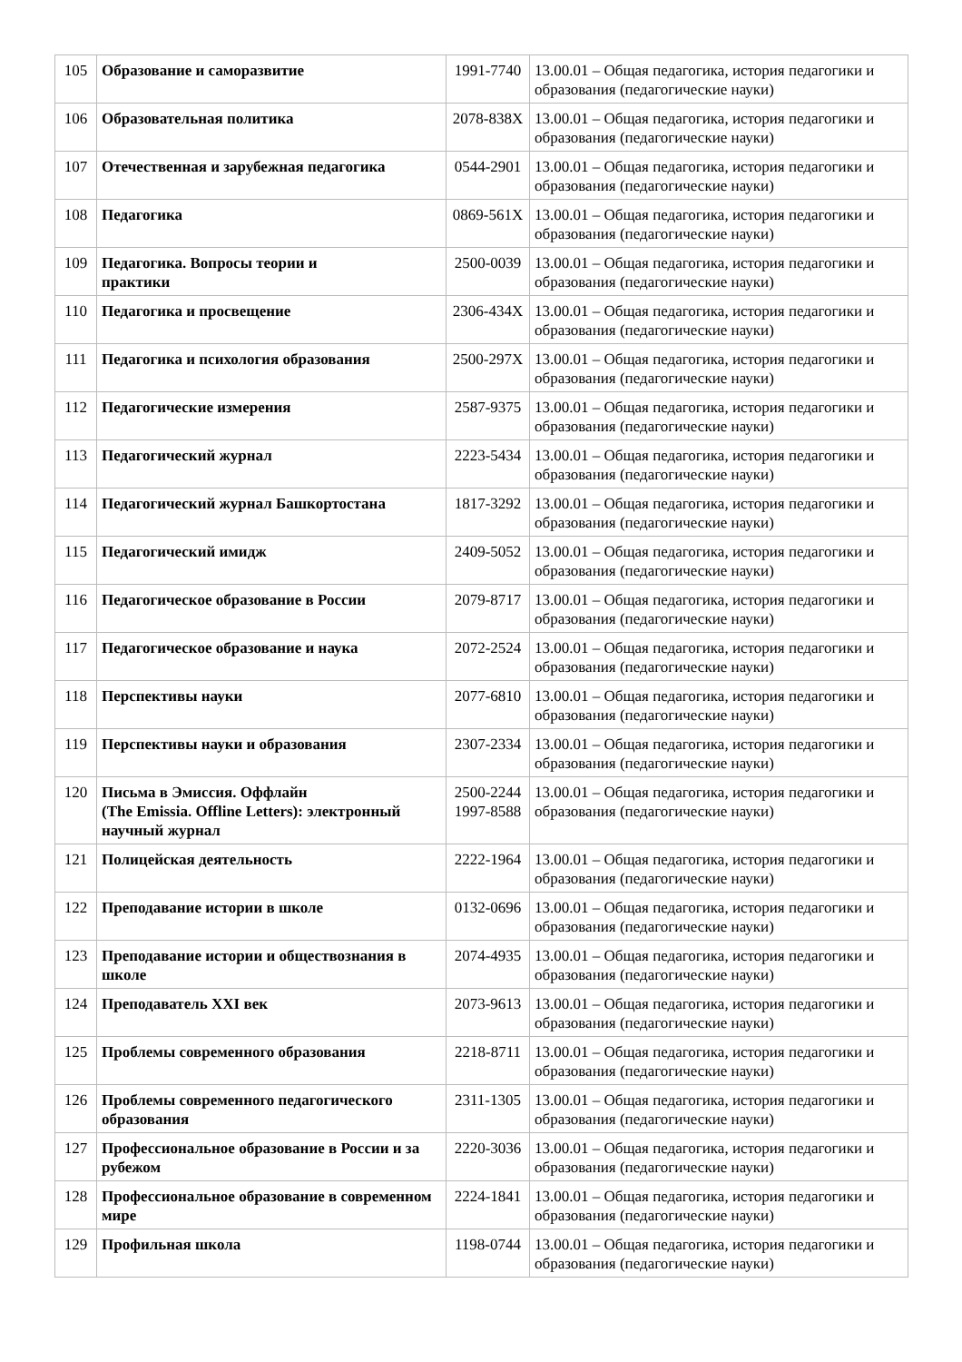| 105 | Образование и саморазвитие | 1991-7740 | 13.00.01 – Общая педагогика, история педагогики и образования (педагогические науки) |
| 106 | Образовательная политика | 2078-838X | 13.00.01 – Общая педагогика, история педагогики и образования (педагогические науки) |
| 107 | Отечественная и зарубежная педагогика | 0544-2901 | 13.00.01 – Общая педагогика, история педагогики и образования (педагогические науки) |
| 108 | Педагогика | 0869-561X | 13.00.01 – Общая педагогика, история педагогики и образования (педагогические науки) |
| 109 | Педагогика. Вопросы теории и практики | 2500-0039 | 13.00.01 – Общая педагогика, история педагогики и образования (педагогические науки) |
| 110 | Педагогика и просвещение | 2306-434X | 13.00.01 – Общая педагогика, история педагогики и образования (педагогические науки) |
| 111 | Педагогика и психология образования | 2500-297X | 13.00.01 – Общая педагогика, история педагогики и образования (педагогические науки) |
| 112 | Педагогические измерения | 2587-9375 | 13.00.01 – Общая педагогика, история педагогики и образования (педагогические науки) |
| 113 | Педагогический журнал | 2223-5434 | 13.00.01 – Общая педагогика, история педагогики и образования (педагогические науки) |
| 114 | Педагогический журнал Башкортостана | 1817-3292 | 13.00.01 – Общая педагогика, история педагогики и образования (педагогические науки) |
| 115 | Педагогический имидж | 2409-5052 | 13.00.01 – Общая педагогика, история педагогики и образования (педагогические науки) |
| 116 | Педагогическое образование в России | 2079-8717 | 13.00.01 – Общая педагогика, история педагогики и образования (педагогические науки) |
| 117 | Педагогическое образование и наука | 2072-2524 | 13.00.01 – Общая педагогика, история педагогики и образования (педагогические науки) |
| 118 | Перспективы науки | 2077-6810 | 13.00.01 – Общая педагогика, история педагогики и образования (педагогические науки) |
| 119 | Перспективы науки и образования | 2307-2334 | 13.00.01 – Общая педагогика, история педагогики и образования (педагогические науки) |
| 120 | Письма в Эмиссия. Оффлайн (The Emissia. Offline Letters): электронный научный журнал | 2500-2244 1997-8588 | 13.00.01 – Общая педагогика, история педагогики и образования (педагогические науки) |
| 121 | Полицейская деятельность | 2222-1964 | 13.00.01 – Общая педагогика, история педагогики и образования (педагогические науки) |
| 122 | Преподавание истории в школе | 0132-0696 | 13.00.01 – Общая педагогика, история педагогики и образования (педагогические науки) |
| 123 | Преподавание истории и обществознания в школе | 2074-4935 | 13.00.01 – Общая педагогика, история педагогики и образования (педагогические науки) |
| 124 | Преподаватель XXI век | 2073-9613 | 13.00.01 – Общая педагогика, история педагогики и образования (педагогические науки) |
| 125 | Проблемы современного образования | 2218-8711 | 13.00.01 – Общая педагогика, история педагогики и образования (педагогические науки) |
| 126 | Проблемы современного педагогического образования | 2311-1305 | 13.00.01 – Общая педагогика, история педагогики и образования (педагогические науки) |
| 127 | Профессиональное образование в России и за рубежом | 2220-3036 | 13.00.01 – Общая педагогика, история педагогики и образования (педагогические науки) |
| 128 | Профессиональное образование в современном мире | 2224-1841 | 13.00.01 – Общая педагогика, история педагогики и образования (педагогические науки) |
| 129 | Профильная школа | 1198-0744 | 13.00.01 – Общая педагогика, история педагогики и образования (педагогические науки) |